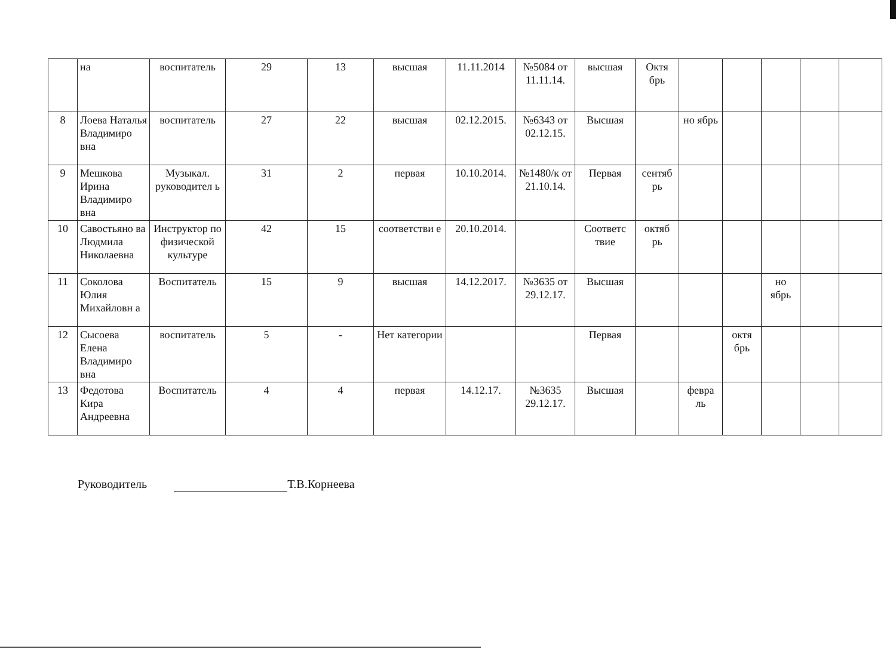| | на | воспитатель | 29 | 13 | высшая | 11.11.2014 | №5084 от 11.11.14. | высшая | Октя брь | | | | | |
| 8 | Лоева Наталья Владимиро вна | воспитатель | 27 | 22 | высшая | 02.12.2015. | №6343 от 02.12.15. | Высшая | | но ябрь | | | | |
| 9 | Мешкова Ирина Владимиро вна | Музыкал. руководител ь | 31 | 2 | первая | 10.10.2014. | №1480/к от 21.10.14. | Первая | сентяб рь | | | | | |
| 10 | Савостьяно ва Людмила Николаевна | Инструктор по физической культуре | 42 | 15 | соответстви е | 20.10.2014. | | Соответс твие | октяб рь | | | | | |
| 11 | Соколова Юлия Михайловн а | Воспитатель | 15 | 9 | высшая | 14.12.2017. | №3635 от 29.12.17. | Высшая | | | | но ябрь | | |
| 12 | Сысоева Елена Владимиро вна | воспитатель | 5 | - | Нет категории | | | Первая | | | октя брь | | | |
| 13 | Федотова Кира Андреевна | Воспитатель | 4 | 4 | первая | 14.12.17. | №3635 29.12.17. | Высшая | | февра ль | | | | |
Руководитель Т.В.Корнеева